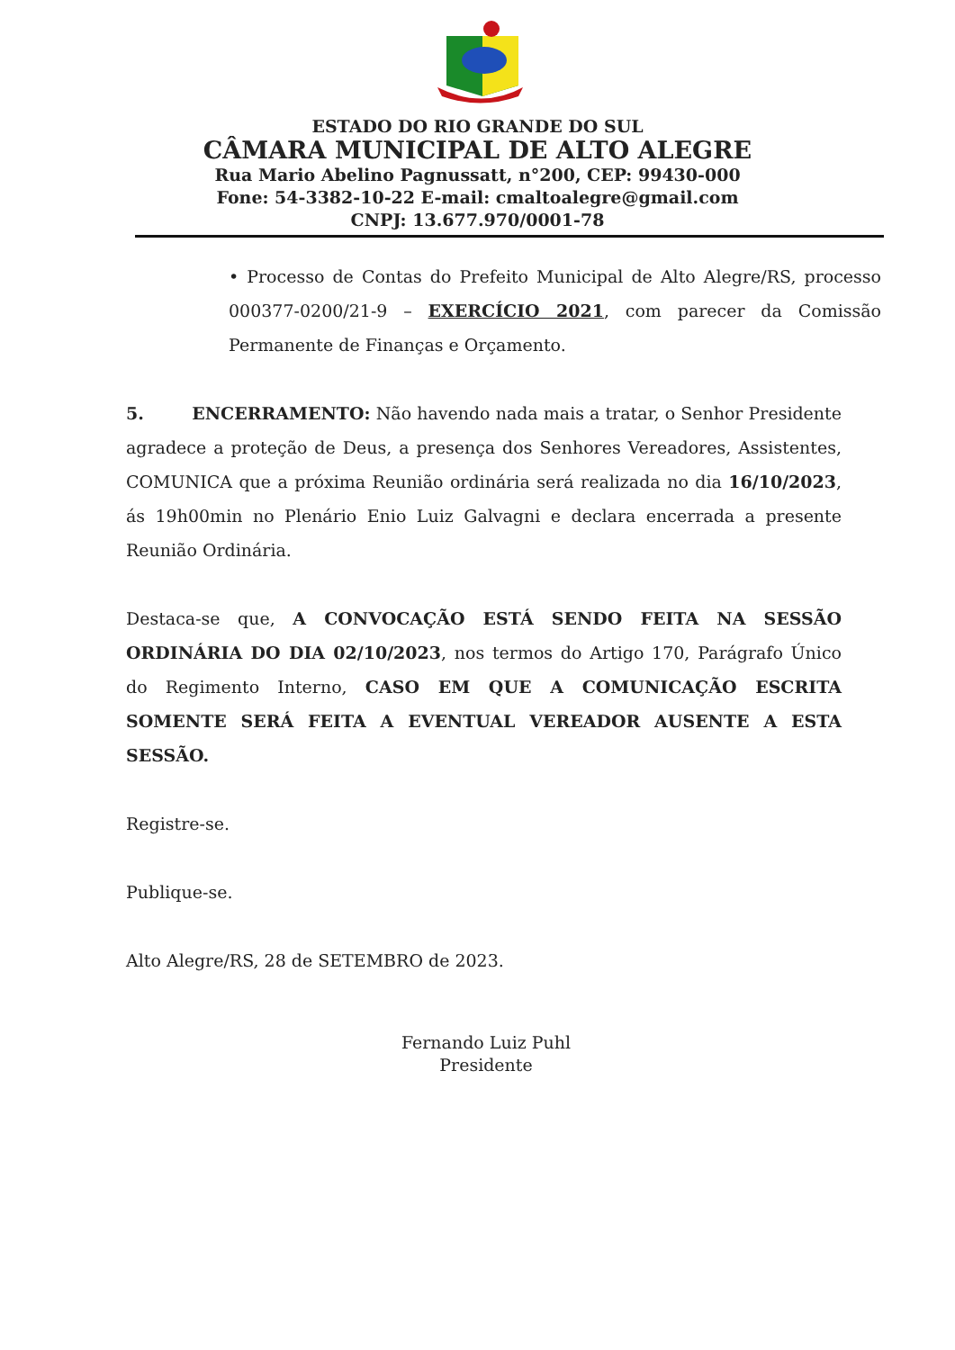ESTADO DO RIO GRANDE DO SUL
CÂMARA MUNICIPAL DE ALTO ALEGRE
Rua Mario Abelino Pagnussatt, n°200, CEP: 99430-000
Fone: 54-3382-10-22 E-mail: cmaltoalegre@gmail.com
CNPJ: 13.677.970/0001-78
• Processo de Contas do Prefeito Municipal de Alto Alegre/RS, processo 000377-0200/21-9 – EXERCÍCIO 2021, com parecer da Comissão Permanente de Finanças e Orçamento.
5. ENCERRAMENTO: Não havendo nada mais a tratar, o Senhor Presidente agradece a proteção de Deus, a presença dos Senhores Vereadores, Assistentes, COMUNICA que a próxima Reunião ordinária será realizada no dia 16/10/2023, ás 19h00min no Plenário Enio Luiz Galvagni e declara encerrada a presente Reunião Ordinária.
Destaca-se que, A CONVOCAÇÃO ESTÁ SENDO FEITA NA SESSÃO ORDINÁRIA DO DIA 02/10/2023, nos termos do Artigo 170, Parágrafo Único do Regimento Interno, CASO EM QUE A COMUNICAÇÃO ESCRITA SOMENTE SERÁ FEITA A EVENTUAL VEREADOR AUSENTE A ESTA SESSÃO.
Registre-se.
Publique-se.
Alto Alegre/RS, 28 de SETEMBRO de 2023.
Fernando Luiz Puhl
Presidente